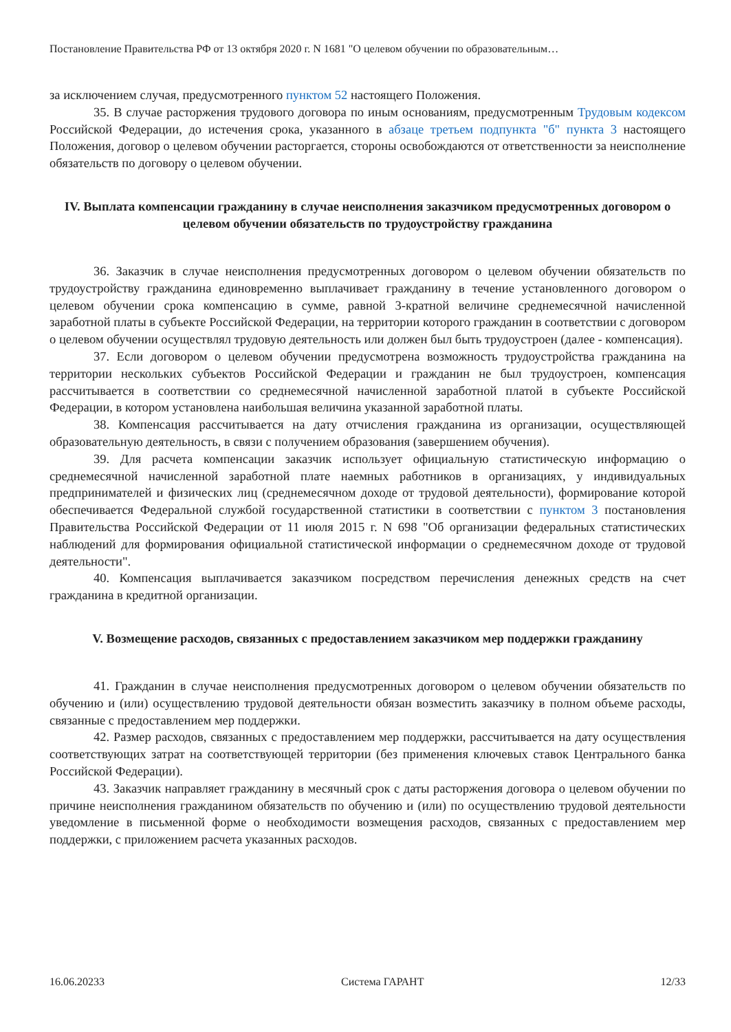Постановление Правительства РФ от 13 октября 2020 г. N 1681 "О целевом обучении по образовательным…
за исключением случая, предусмотренного пунктом 52 настоящего Положения.
35. В случае расторжения трудового договора по иным основаниям, предусмотренным Трудовым кодексом Российской Федерации, до истечения срока, указанного в абзаце третьем подпункта "б" пункта 3 настоящего Положения, договор о целевом обучении расторгается, стороны освобождаются от ответственности за неисполнение обязательств по договору о целевом обучении.
IV. Выплата компенсации гражданину в случае неисполнения заказчиком предусмотренных договором о целевом обучении обязательств по трудоустройству гражданина
36. Заказчик в случае неисполнения предусмотренных договором о целевом обучении обязательств по трудоустройству гражданина единовременно выплачивает гражданину в течение установленного договором о целевом обучении срока компенсацию в сумме, равной 3-кратной величине среднемесячной начисленной заработной платы в субъекте Российской Федерации, на территории которого гражданин в соответствии с договором о целевом обучении осуществлял трудовую деятельность или должен был быть трудоустроен (далее - компенсация).
37. Если договором о целевом обучении предусмотрена возможность трудоустройства гражданина на территории нескольких субъектов Российской Федерации и гражданин не был трудоустроен, компенсация рассчитывается в соответствии со среднемесячной начисленной заработной платой в субъекте Российской Федерации, в котором установлена наибольшая величина указанной заработной платы.
38. Компенсация рассчитывается на дату отчисления гражданина из организации, осуществляющей образовательную деятельность, в связи с получением образования (завершением обучения).
39. Для расчета компенсации заказчик использует официальную статистическую информацию о среднемесячной начисленной заработной плате наемных работников в организациях, у индивидуальных предпринимателей и физических лиц (среднемесячном доходе от трудовой деятельности), формирование которой обеспечивается Федеральной службой государственной статистики в соответствии с пунктом 3 постановления Правительства Российской Федерации от 11 июля 2015 г. N 698 "Об организации федеральных статистических наблюдений для формирования официальной статистической информации о среднемесячном доходе от трудовой деятельности".
40. Компенсация выплачивается заказчиком посредством перечисления денежных средств на счет гражданина в кредитной организации.
V. Возмещение расходов, связанных с предоставлением заказчиком мер поддержки гражданину
41. Гражданин в случае неисполнения предусмотренных договором о целевом обучении обязательств по обучению и (или) осуществлению трудовой деятельности обязан возместить заказчику в полном объеме расходы, связанные с предоставлением мер поддержки.
42. Размер расходов, связанных с предоставлением мер поддержки, рассчитывается на дату осуществления соответствующих затрат на соответствующей территории (без применения ключевых ставок Центрального банка Российской Федерации).
43. Заказчик направляет гражданину в месячный срок с даты расторжения договора о целевом обучении по причине неисполнения гражданином обязательств по обучению и (или) по осуществлению трудовой деятельности уведомление в письменной форме о необходимости возмещения расходов, связанных с предоставлением мер поддержки, с приложением расчета указанных расходов.
16.06.20233 Система ГАРАНТ 12/33